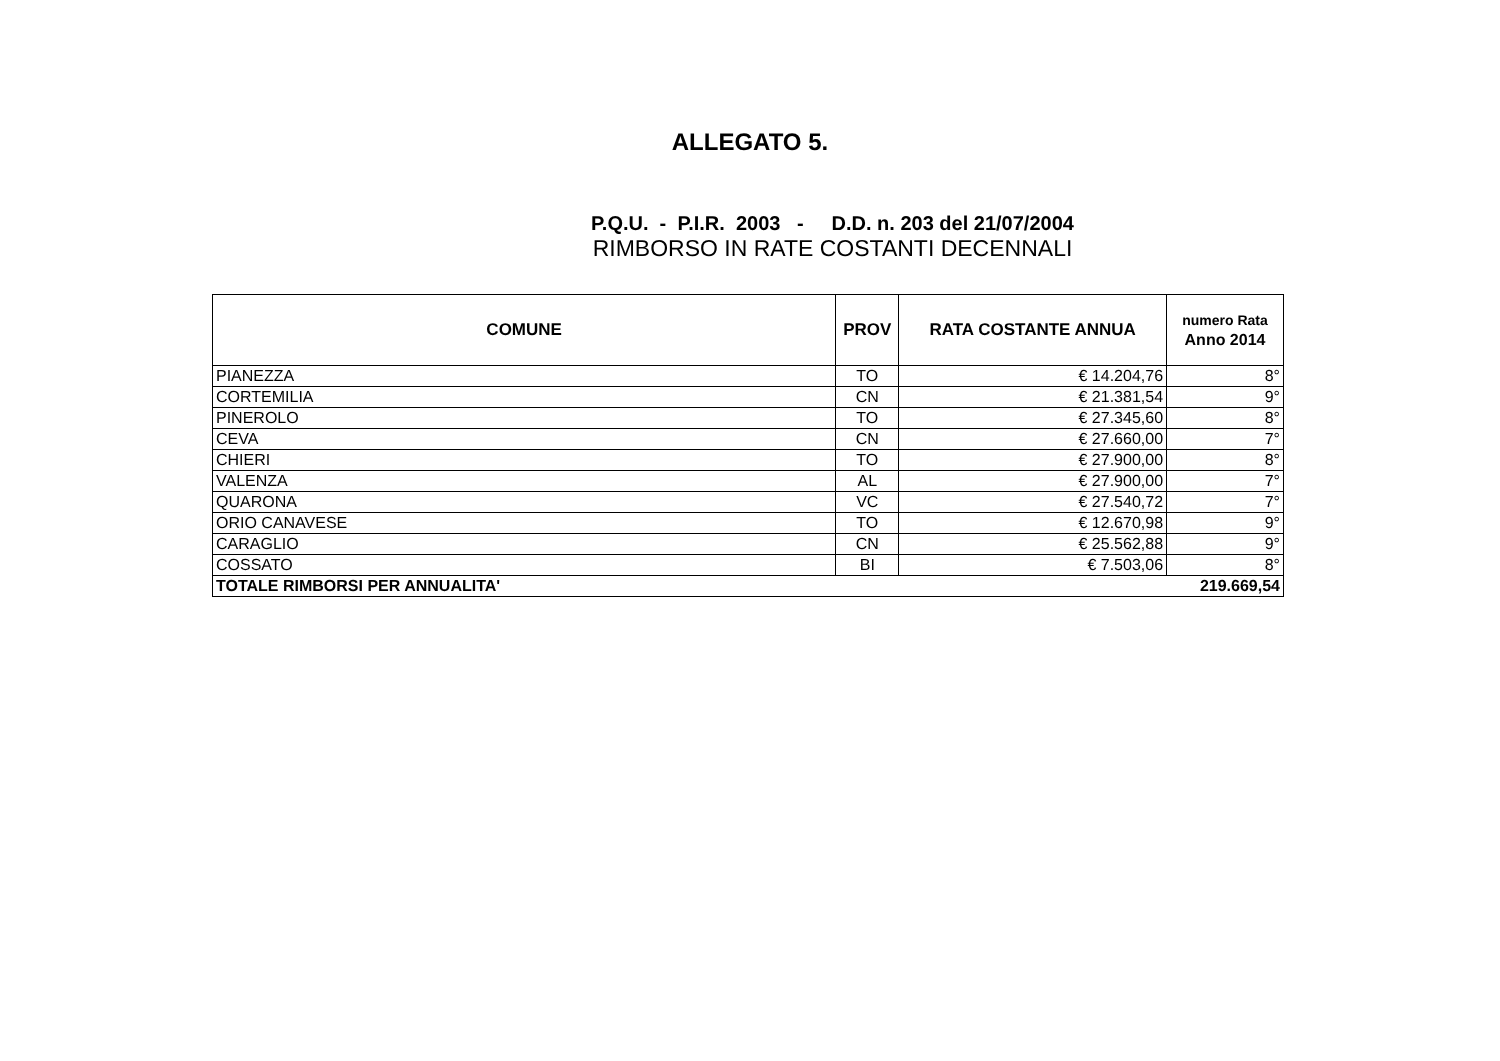ALLEGATO 5.
P.Q.U. - P.I.R. 2003 - D.D. n. 203 del 21/07/2004
RIMBORSO IN RATE COSTANTI DECENNALI
| COMUNE | PROV | RATA COSTANTE ANNUA | numero Rata Anno 2014 |
| --- | --- | --- | --- |
| PIANEZZA | TO | € 14.204,76 | 8° |
| CORTEMILIA | CN | € 21.381,54 | 9° |
| PINEROLO | TO | € 27.345,60 | 8° |
| CEVA | CN | € 27.660,00 | 7° |
| CHIERI | TO | € 27.900,00 | 8° |
| VALENZA | AL | € 27.900,00 | 7° |
| QUARONA | VC | € 27.540,72 | 7° |
| ORIO CANAVESE | TO | € 12.670,98 | 9° |
| CARAGLIO | CN | € 25.562,88 | 9° |
| COSSATO | BI | € 7.503,06 | 8° |
| TOTALE RIMBORSI PER ANNUALITA' | | | 219.669,54 |